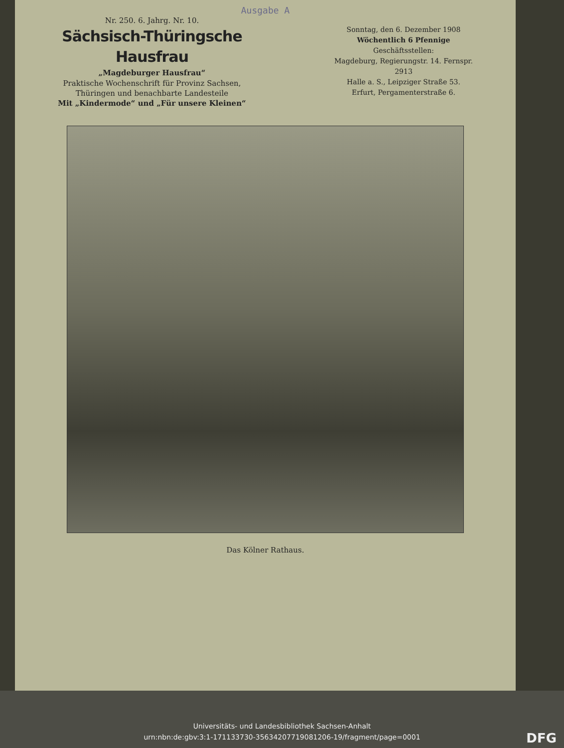Ausgabe A
Nr. 250. 6. Jahrg. Nr. 10.
Sächsisch-Thüringsche Hausfrau
„Magdeburger Hausfrau“
Praktische Wochenschrift für Provinz Sachsen,
Thüringen und benachbarte Landesteile
Mit „Kindermode“ und „Für unsere Kleinen“
Sonntag, den 6. Dezember 1908
Wöchentlich 6 Pfennige
Geschäftsstellen:
Magdeburg, Regierungstr. 14. Fernspr. 2913
Halle a. S., Leipziger Straße 53.
Erfurt, Pergamenterstraße 6.
Das Kölner Rathaus.
Universitäts- und Landesbibliothek Sachsen-Anhalt
urn:nbn:de:gbv:3:1-171133730-35634207719081206-19/fragment/page=0001
DFG